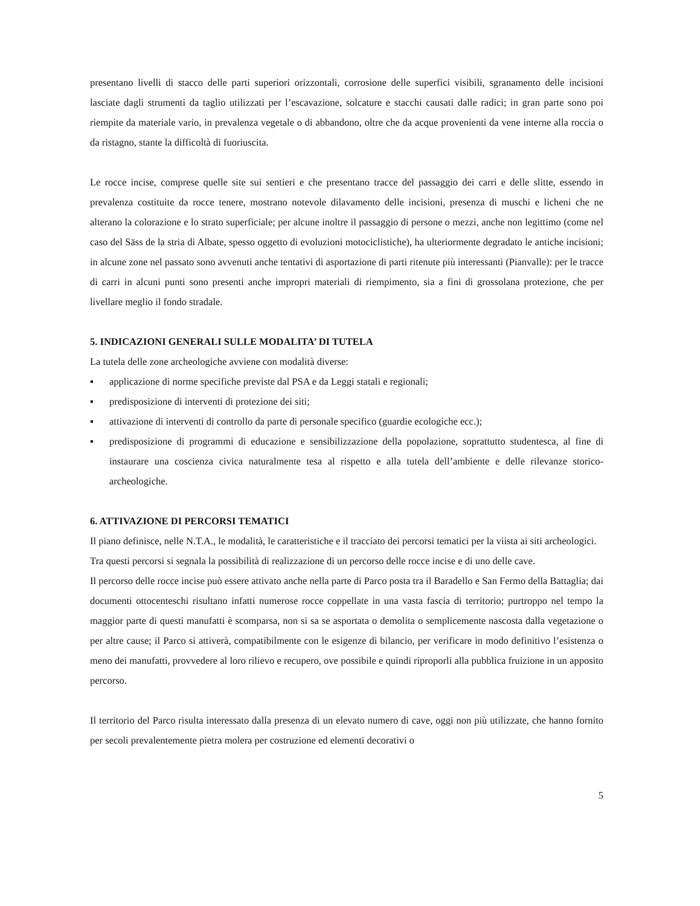presentano livelli di stacco delle parti superiori orizzontali, corrosione delle superfici visibili, sgranamento delle incisioni lasciate dagli strumenti da taglio utilizzati per l’escavazione, solcature e stacchi causati dalle radici; in gran parte sono poi riempite da materiale vario, in prevalenza vegetale o di abbandono, oltre che da acque provenienti da vene interne alla roccia o da ristagno, stante la difficoltà di fuoriuscita.
Le rocce incise, comprese quelle site sui sentieri e che presentano tracce del passaggio dei carri e delle slitte, essendo in prevalenza costituite da rocce tenere, mostrano notevole dilavamento delle incisioni, presenza di muschi e licheni che ne alterano la colorazione e lo strato superficiale; per alcune inoltre il passaggio di persone o mezzi, anche non legittimo (come nel caso del Säss de la stria di Albate, spesso oggetto di evoluzioni motociclistiche), ha ulteriormente degradato le antiche incisioni; in alcune zone nel passato sono avvenuti anche tentativi di asportazione di parti ritenute più interessanti (Pianvalle): per le tracce di carri in alcuni punti sono presenti anche impropri materiali di riempimento, sia a fini di grossolana protezione, che per livellare meglio il fondo stradale.
5. INDICAZIONI GENERALI SULLE MODALITA’ DI TUTELA
La tutela delle zone archeologiche avviene con modalità diverse:
▪ applicazione di norme specifiche previste dal PSA e da Leggi statali e regionali;
▪ predisposizione di interventi di protezione dei siti;
▪ attivazione di interventi di controllo da parte di personale specifico (guardie ecologiche ecc.);
▪ predisposizione di programmi di educazione e sensibilizzazione della popolazione, soprattutto studentesca, al fine di instaurare una coscienza civica naturalmente tesa al rispetto e alla tutela dell’ambiente e delle rilevanze storico- archeologiche.
6. ATTIVAZIONE DI PERCORSI TEMATICI
Il piano definisce, nelle N.T.A., le modalità, le caratteristiche e il tracciato dei percorsi tematici per la viista ai siti archeologici.
Tra questi percorsi si segnala la possibilità di realizzazione di un percorso delle rocce incise e di uno delle cave.
Il percorso delle rocce incise può essere attivato anche nella parte di Parco posta tra il Baradello e San Fermo della Battaglia; dai documenti ottocenteschi risultano infatti numerose rocce coppellate in una vasta fascia di territorio; purtroppo nel tempo la maggior parte di questi manufatti è scomparsa, non si sa se asportata o demolita o semplicemente nascosta dalla vegetazione o per altre cause; il Parco si attiverà, compatibilmente con le esigenze di bilancio, per verificare in modo definitivo l’esistenza o meno dei manufatti, provvedere al loro rilievo e recupero, ove possibile e quindi riproporli alla pubblica fruizione in un apposito percorso.
Il territorio del Parco risulta interessato dalla presenza di un elevato numero di cave, oggi non più utilizzate, che hanno fornito per secoli prevalentemente pietra molera per costruzione ed elementi decorativi o
5